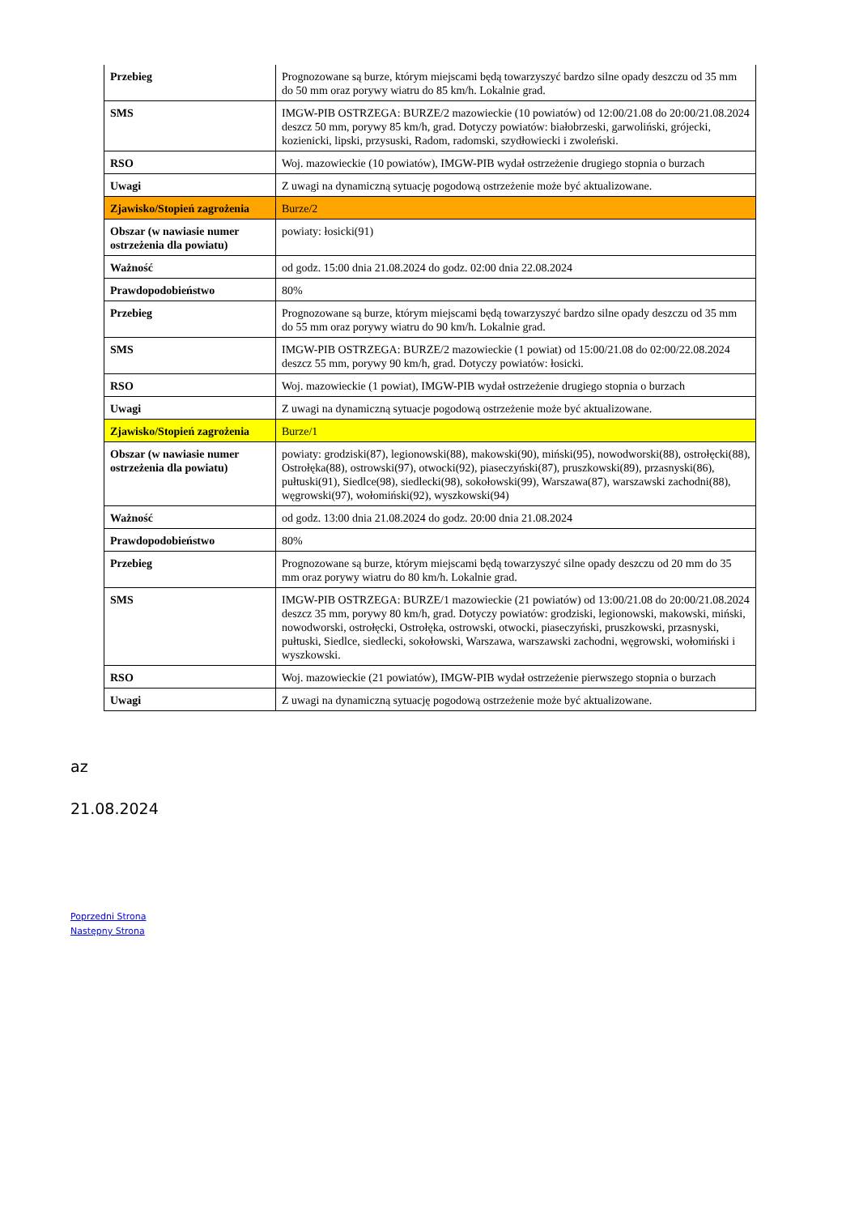| Przebieg | Prognozowane są burze, którym miejscami będą towarzyszyć bardzo silne opady deszczu od 35 mm do 50 mm oraz porywy wiatru do 85 km/h. Lokalnie grad. |
| SMS | IMGW-PIB OSTRZEGA: BURZE/2 mazowieckie (10 powiatów) od 12:00/21.08 do 20:00/21.08.2024 deszcz 50 mm, porywy 85 km/h, grad. Dotyczy powiatów: białobrzeski, garwoliński, grójecki, kozienicki, lipski, przysuski, Radom, radomski, szydłowiecki i zwoleński. |
| RSO | Woj. mazowieckie (10 powiatów), IMGW-PIB wydał ostrzeżenie drugiego stopnia o burzach |
| Uwagi | Z uwagi na dynamiczną sytuację pogodową ostrzeżenie może być aktualizowane. |
| Zjawisko/Stopień zagrożenia | Burze/2 |
| Obszar (w nawiasie numer ostrzeżenia dla powiatu) | powiaty: łosicki(91) |
| Ważność | od godz. 15:00 dnia 21.08.2024 do godz. 02:00 dnia 22.08.2024 |
| Prawdopodobieństwo | 80% |
| Przebieg | Prognozowane są burze, którym miejscami będą towarzyszyć bardzo silne opady deszczu od 35 mm do 55 mm oraz porywy wiatru do 90 km/h. Lokalnie grad. |
| SMS | IMGW-PIB OSTRZEGA: BURZE/2 mazowieckie (1 powiat) od 15:00/21.08 do 02:00/22.08.2024 deszcz 55 mm, porywy 90 km/h, grad. Dotyczy powiatów: łosicki. |
| RSO | Woj. mazowieckie (1 powiat), IMGW-PIB wydał ostrzeżenie drugiego stopnia o burzach |
| Uwagi | Z uwagi na dynamiczną sytuacje pogodową ostrzeżenie może być aktualizowane. |
| Zjawisko/Stopień zagrożenia | Burze/1 |
| Obszar (w nawiasie numer ostrzeżenia dla powiatu) | powiaty: grodziski(87), legionowski(88), makowski(90), miński(95), nowodworski(88), ostrołęcki(88), Ostrołęka(88), ostrowski(97), otwocki(92), piaseczyński(87), pruszkowski(89), przasnyski(86), pułtuski(91), Siedlce(98), siedlecki(98), sokołowski(99), Warszawa(87), warszawski zachodni(88), węgrowski(97), wołomiński(92), wyszkowski(94) |
| Ważność | od godz. 13:00 dnia 21.08.2024 do godz. 20:00 dnia 21.08.2024 |
| Prawdopodobieństwo | 80% |
| Przebieg | Prognozowane są burze, którym miejscami będą towarzyszyć silne opady deszczu od 20 mm do 35 mm oraz porywy wiatru do 80 km/h. Lokalnie grad. |
| SMS | IMGW-PIB OSTRZEGA: BURZE/1 mazowieckie (21 powiatów) od 13:00/21.08 do 20:00/21.08.2024 deszcz 35 mm, porywy 80 km/h, grad. Dotyczy powiatów: grodziski, legionowski, makowski, miński, nowodworski, ostrołęcki, Ostrołęka, ostrowski, otwocki, piaseczyński, pruszkowski, przasnyski, pułtuski, Siedlce, siedlecki, sokołowski, Warszawa, warszawski zachodni, węgrowski, wołomiński i wyszkowski. |
| RSO | Woj. mazowieckie (21 powiatów), IMGW-PIB wydał ostrzeżenie pierwszego stopnia o burzach |
| Uwagi | Z uwagi na dynamiczną sytuację pogodową ostrzeżenie może być aktualizowane. |
az
21.08.2024
Poprzedni Strona
Następny Strona